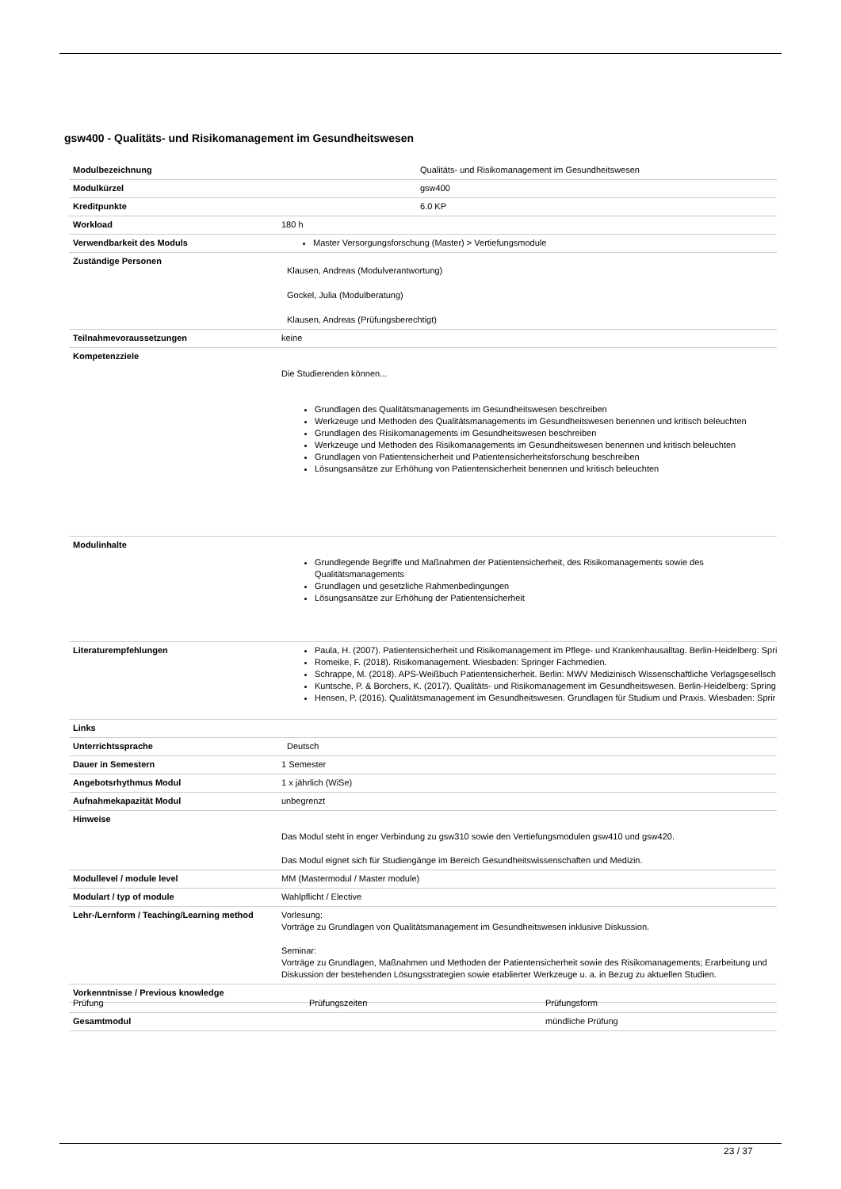gsw400 - Qualitäts- und Risikomanagement im Gesundheitswesen
| Modulbezeichnung | Qualitäts- und Risikomanagement im Gesundheitswesen |
| Modulkürzel | gsw400 |
| Kreditpunkte | 6.0 KP |
| Workload | 180 h |
| Verwendbarkeit des Moduls | Master Versorgungsforschung (Master) > Vertiefungsmodule |
| Zuständige Personen | Klausen, Andreas (Modulverantwortung) Gockel, Julia (Modulberatung) Klausen, Andreas (Prüfungsberechtigt) |
| Teilnahmevoraussetzungen | keine |
| Kompetenzziele | Die Studierenden können... Grundlagen des Qualitätsmanagements im Gesundheitswesen beschreiben Werkzeuge und Methoden des Qualitätsmanagements im Gesundheitswesen benennen und kritisch beleuchten Grundlagen des Risikomanagements im Gesundheitswesen beschreiben Werkzeuge und Methoden des Risikomanagements im Gesundheitswesen benennen und kritisch beleuchten Grundlagen von Patientensicherheit und Patientensicherheitsforschung beschreiben Lösungsansätze zur Erhöhung von Patientensicherheit benennen und kritisch beleuchten |
| Modulinhalte | Grundlegende Begriffe und Maßnahmen der Patientensicherheit, des Risikomanagements sowie des Qualitätsmanagements Grundlagen und gesetzliche Rahmenbedingungen Lösungsansätze zur Erhöhung der Patientensicherheit |
| Literaturempfehlungen | Paula, H. (2007). Patientensicherheit und Risikomanagement im Pflege- und Krankenhausalltag. Berlin-Heidelberg: Spri Romeike, F. (2018). Risikomanagement. Wiesbaden: Springer Fachmedien. Schrappe, M. (2018). APS-Weißbuch Patientensicherheit. Berlin: MWV Medizinisch Wissenschaftliche Verlagsgesellsch Kuntsche, P. & Borchers, K. (2017). Qualitäts- und Risikomanagement im Gesundheitswesen. Berlin-Heidelberg: Spring Hensen, P. (2016). Qualitätsmanagement im Gesundheitswesen. Grundlagen für Studium und Praxis. Wiesbaden: Sprir |
| Links | |
| Unterrichtssprache | Deutsch |
| Dauer in Semestern | 1 Semester |
| Angebotsrhythmus Modul | 1 x jährlich (WiSe) |
| Aufnahmekapazität Modul | unbegrenzt |
| Hinweise | Das Modul steht in enger Verbindung zu gsw310 sowie den Vertiefungsmodulen gsw410 und gsw420. Das Modul eignet sich für Studiengänge im Bereich Gesundheitswissenschaften und Medizin. |
| Modullevel / module level | MM (Mastermodul / Master module) |
| Modulart / typ of module | Wahlpflicht / Elective |
| Lehr-/Lernform / Teaching/Learning method | Vorlesung: Vorträge zu Grundlagen von Qualitätsmanagement im Gesundheitswesen inklusive Diskussion. Seminar: Vorträge zu Grundlagen, Maßnahmen und Methoden der Patientensicherheit sowie des Risikomanagements; Erarbeitung und Diskussion der bestehenden Lösungsstrategien sowie etablierter Werkzeuge u. a. in Bezug zu aktuellen Studien. |
| Vorkenntnisse / Previous knowledge | |
| Prüfung | Prüfungszeiten | Prüfungsform |
| Gesamtmodul | | mündliche Prüfung |
23 / 37